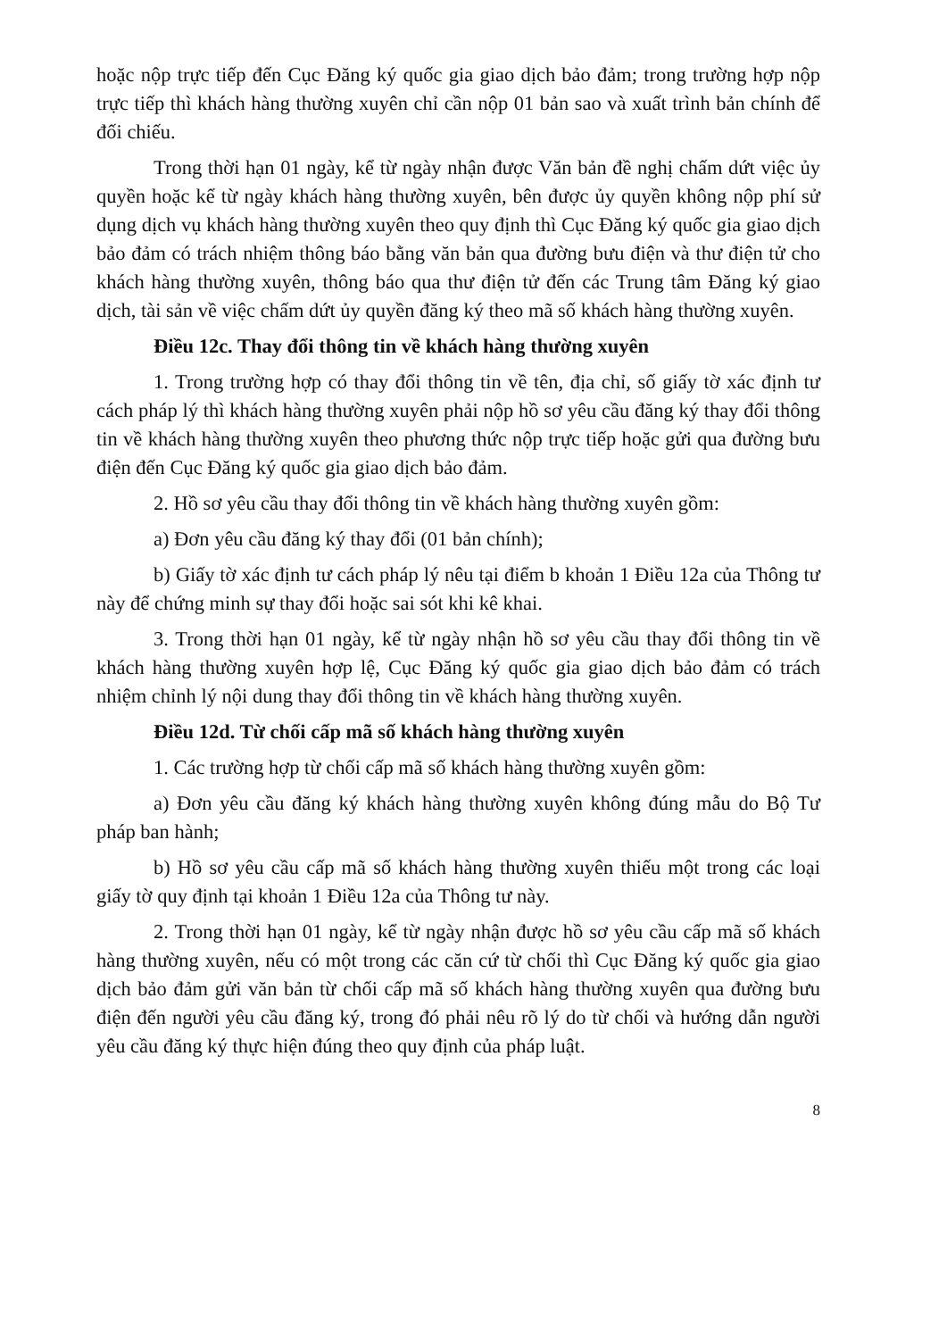hoặc nộp trực tiếp đến Cục Đăng ký quốc gia giao dịch bảo đảm; trong trường hợp nộp trực tiếp thì khách hàng thường xuyên chỉ cần nộp 01 bản sao và xuất trình bản chính để đối chiếu.
Trong thời hạn 01 ngày, kể từ ngày nhận được Văn bản đề nghị chấm dứt việc ủy quyền hoặc kể từ ngày khách hàng thường xuyên, bên được ủy quyền không nộp phí sử dụng dịch vụ khách hàng thường xuyên theo quy định thì Cục Đăng ký quốc gia giao dịch bảo đảm có trách nhiệm thông báo bằng văn bản qua đường bưu điện và thư điện tử cho khách hàng thường xuyên, thông báo qua thư điện tử đến các Trung tâm Đăng ký giao dịch, tài sản về việc chấm dứt ủy quyền đăng ký theo mã số khách hàng thường xuyên.
Điều 12c. Thay đổi thông tin về khách hàng thường xuyên
1. Trong trường hợp có thay đổi thông tin về tên, địa chỉ, số giấy tờ xác định tư cách pháp lý thì khách hàng thường xuyên phải nộp hồ sơ yêu cầu đăng ký thay đổi thông tin về khách hàng thường xuyên theo phương thức nộp trực tiếp hoặc gửi qua đường bưu điện đến Cục Đăng ký quốc gia giao dịch bảo đảm.
2. Hồ sơ yêu cầu thay đổi thông tin về khách hàng thường xuyên gồm:
a) Đơn yêu cầu đăng ký thay đổi (01 bản chính);
b) Giấy tờ xác định tư cách pháp lý nêu tại điểm b khoản 1 Điều 12a của Thông tư này để chứng minh sự thay đổi hoặc sai sót khi kê khai.
3. Trong thời hạn 01 ngày, kể từ ngày nhận hồ sơ yêu cầu thay đổi thông tin về khách hàng thường xuyên hợp lệ, Cục Đăng ký quốc gia giao dịch bảo đảm có trách nhiệm chỉnh lý nội dung thay đổi thông tin về khách hàng thường xuyên.
Điều 12d. Từ chối cấp mã số khách hàng thường xuyên
1. Các trường hợp từ chối cấp mã số khách hàng thường xuyên gồm:
a) Đơn yêu cầu đăng ký khách hàng thường xuyên không đúng mẫu do Bộ Tư pháp ban hành;
b) Hồ sơ yêu cầu cấp mã số khách hàng thường xuyên thiếu một trong các loại giấy tờ quy định tại khoản 1 Điều 12a của Thông tư này.
2. Trong thời hạn 01 ngày, kể từ ngày nhận được hồ sơ yêu cầu cấp mã số khách hàng thường xuyên, nếu có một trong các căn cứ từ chối thì Cục Đăng ký quốc gia giao dịch bảo đảm gửi văn bản từ chối cấp mã số khách hàng thường xuyên qua đường bưu điện đến người yêu cầu đăng ký, trong đó phải nêu rõ lý do từ chối và hướng dẫn người yêu cầu đăng ký thực hiện đúng theo quy định của pháp luật.
8